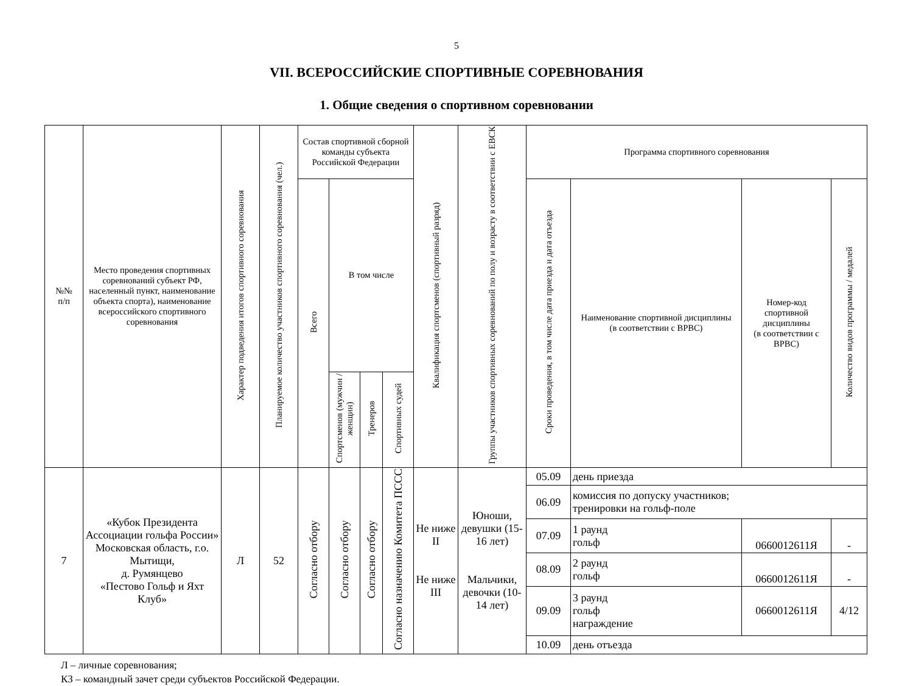5
VII. ВСЕРОССИЙСКИЕ СПОРТИВНЫЕ СОРЕВНОВАНИЯ
1. Общие сведения о спортивном соревновании
| №№ п/п | Место проведения спортивных соревнований субъект РФ, населенный пункт, наименование объекта спорта), наименование всероссийского спортивного соревнования | Характер подведения итогов спортивного соревнования | Планируемое количество участников спортивного соревнования (чел.) | Состав спортивной сборной команды субъекта Российской Федерации | | | | Квалификация спортсменов (спортивный разряд) | Группы участников спортивных соревнований по полу и возрасту в соответствии с ЕВСК | Программа спортивного соревнования | | | |
| --- | --- | --- | --- | --- | --- | --- | --- | --- | --- | --- | --- | --- | --- |
| | | | | Всего | В том числе | | | | | Сроки проведения, в том числе дата приезда и дата отъезда | Наименование спортивной дисциплины (в соответствии с ВРВС) | Номер-код спортивной дисциплины (в соответствии с ВРВС) | Количество видов программы / медалей |
| | | | | | Спортсменов (мужчин / женщин) | Тренеров | Спортивных судей | | | | | | |
| 7 | «Кубок Президента Ассоциации гольфа России» Московская область, г.о. Мытищи, д. Румянцево «Пестово Гольф и Яхт Клуб» | Л | 52 | Согласно отбору | Согласно отбору | Согласно отбору | Согласно назначению Комитета ПССС | Не ниже II Не ниже III | Юноши, девушки (15-16 лет) Мальчики, девочки (10-14 лет) | 05.09 | день приезда | | |
| | | | | | | | | | | 06.09 | комиссия по допуску участников; тренировки на гольф-поле | | |
| | | | | | | | | | | 07.09 | 1 раунд гольф | 0660012611Я | - |
| | | | | | | | | | | 08.09 | 2 раунд гольф | 0660012611Я | - |
| | | | | | | | | | | 09.09 | 3 раунд гольф награждение | 0660012611Я | 4/12 |
| | | | | | | | | | | 10.09 | день отъезда | | |
Л – личные соревнования;
КЗ – командный зачет среди субъектов Российской Федерации.